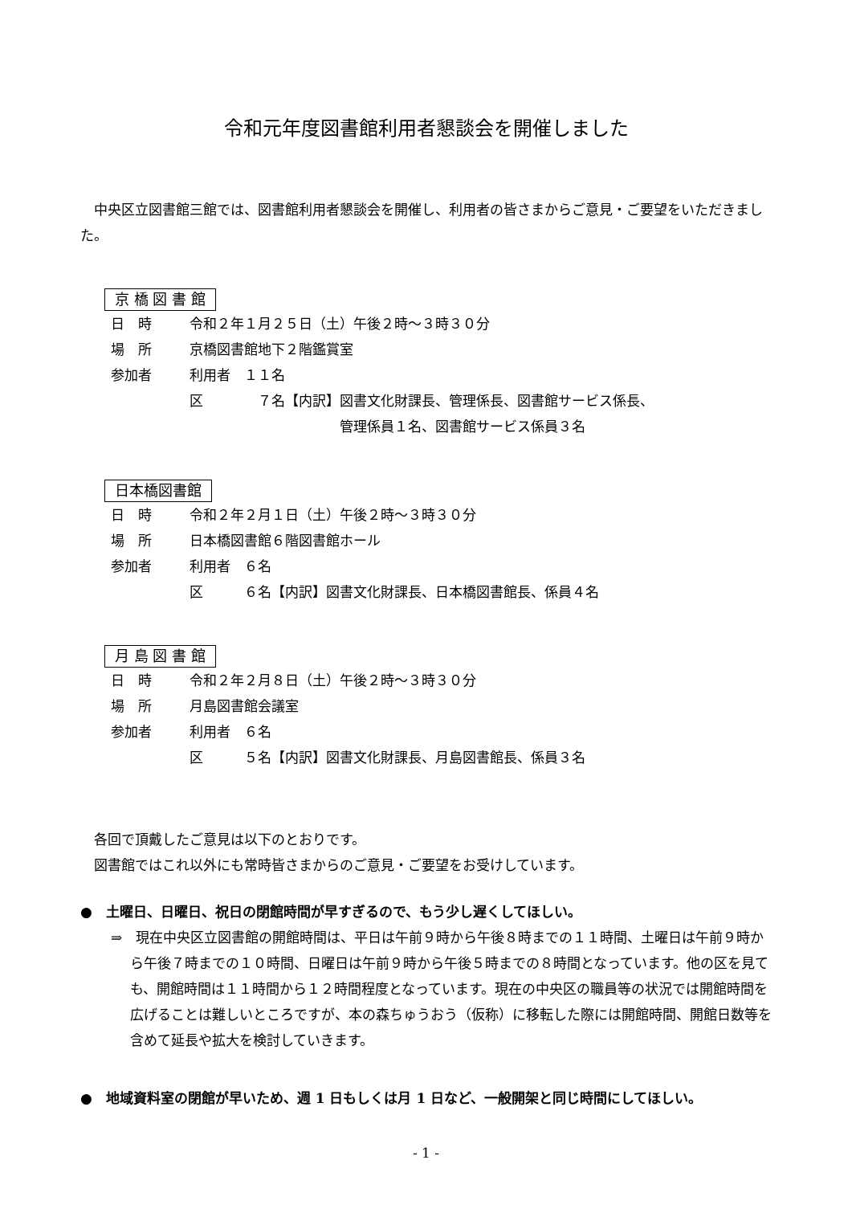令和元年度図書館利用者懇談会を開催しました
　中央区立図書館三館では、図書館利用者懇談会を開催し、利用者の皆さまからご意見・ご要望をいただきました。
京 橋 図 書 館
| 日 時 | 令和２年１月２５日（土）午後２時～３時３０分 |
| 場 所 | 京橋図書館地下２階鑑賞室 |
| 参加者 | 利用者 １１名 |
| | 区 ７名【内訳】図書文化財課長、管理係長、図書館サービス係長、 管理係員１名、図書館サービス係員３名 |
日本橋図書館
| 日 時 | 令和２年２月１日（土）午後２時～３時３０分 |
| 場 所 | 日本橋図書館６階図書館ホール |
| 参加者 | 利用者 ６名 |
| | 区 ６名【内訳】図書文化財課長、日本橋図書館長、係員４名 |
月 島 図 書 館
| 日 時 | 令和２年２月８日（土）午後２時～３時３０分 |
| 場 所 | 月島図書館会議室 |
| 参加者 | 利用者 ６名 |
| | 区 ５名【内訳】図書文化財課長、月島図書館長、係員３名 |
　各回で頂戴したご意見は以下のとおりです。
　図書館ではこれ以外にも常時皆さまからのご意見・ご要望をお受けしています。
●　土曜日、日曜日、祝日の閉館時間が早すぎるので、もう少し遅くしてほしい。
⇒　現在中央区立図書館の開館時間は、平日は午前９時から午後８時までの１１時間、土曜日は午前９時から午後７時までの１０時間、日曜日は午前９時から午後５時までの８時間となっています。他の区を見ても、開館時間は１１時間から１２時間程度となっています。現在の中央区の職員等の状況では開館時間を広げることは難しいところですが、本の森ちゅうおう（仮称）に移転した際には開館時間、開館日数等を含めて延長や拡大を検討していきます。
●　地域資料室の閉館が早いため、週 1 日もしくは月 1 日など、一般開架と同じ時間にしてほしい。
- 1 -